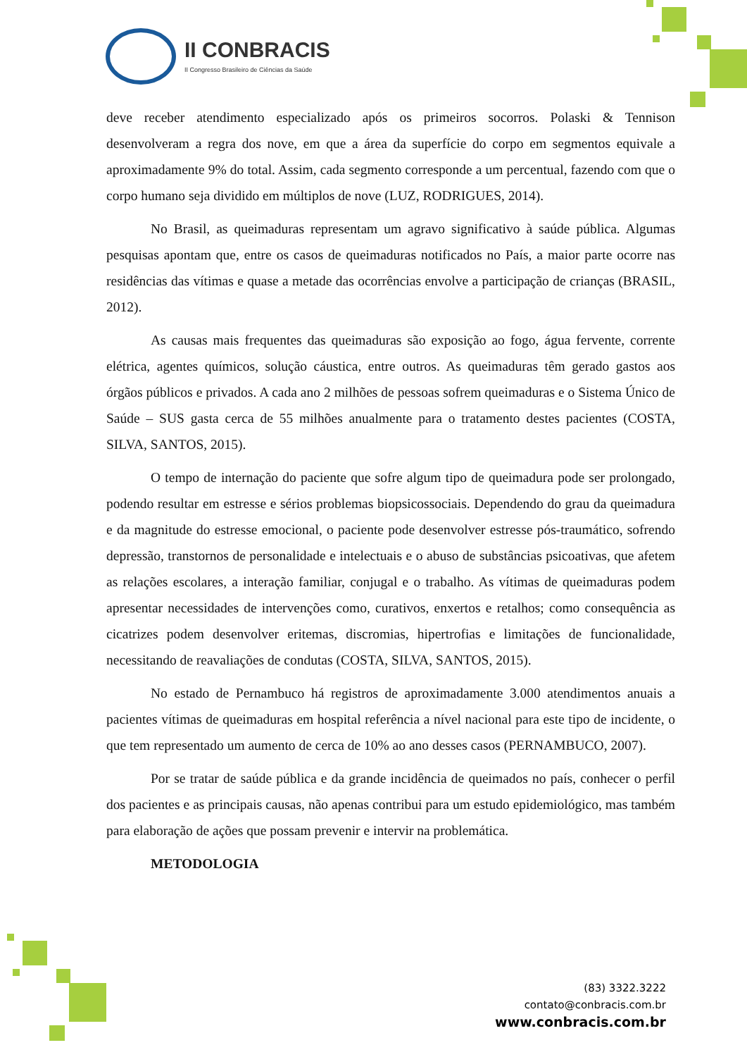II CONBRACIS
II Congresso Brasileiro de Ciências da Saúde
deve receber atendimento especializado após os primeiros socorros. Polaski & Tennison desenvolveram a regra dos nove, em que a área da superfície do corpo em segmentos equivale a aproximadamente 9% do total. Assim, cada segmento corresponde a um percentual, fazendo com que o corpo humano seja dividido em múltiplos de nove (LUZ, RODRIGUES, 2014).
No Brasil, as queimaduras representam um agravo significativo à saúde pública. Algumas pesquisas apontam que, entre os casos de queimaduras notificados no País, a maior parte ocorre nas residências das vítimas e quase a metade das ocorrências envolve a participação de crianças (BRASIL, 2012).
As causas mais frequentes das queimaduras são exposição ao fogo, água fervente, corrente elétrica, agentes químicos, solução cáustica, entre outros. As queimaduras têm gerado gastos aos órgãos públicos e privados. A cada ano 2 milhões de pessoas sofrem queimaduras e o Sistema Único de Saúde – SUS gasta cerca de 55 milhões anualmente para o tratamento destes pacientes (COSTA, SILVA, SANTOS, 2015).
O tempo de internação do paciente que sofre algum tipo de queimadura pode ser prolongado, podendo resultar em estresse e sérios problemas biopsicossociais. Dependendo do grau da queimadura e da magnitude do estresse emocional, o paciente pode desenvolver estresse pós-traumático, sofrendo depressão, transtornos de personalidade e intelectuais e o abuso de substâncias psicoativas, que afetem as relações escolares, a interação familiar, conjugal e o trabalho. As vítimas de queimaduras podem apresentar necessidades de intervenções como, curativos, enxertos e retalhos; como consequência as cicatrizes podem desenvolver eritemas, discromias, hipertrofias e limitações de funcionalidade, necessitando de reavaliações de condutas (COSTA, SILVA, SANTOS, 2015).
No estado de Pernambuco há registros de aproximadamente 3.000 atendimentos anuais a pacientes vítimas de queimaduras em hospital referência a nível nacional para este tipo de incidente, o que tem representado um aumento de cerca de 10% ao ano desses casos (PERNAMBUCO, 2007).
Por se tratar de saúde pública e da grande incidência de queimados no país, conhecer o perfil dos pacientes e as principais causas, não apenas contribui para um estudo epidemiológico, mas também para elaboração de ações que possam prevenir e intervir na problemática.
METODOLOGIA
(83) 3322.3222
contato@conbracis.com.br
www.conbracis.com.br